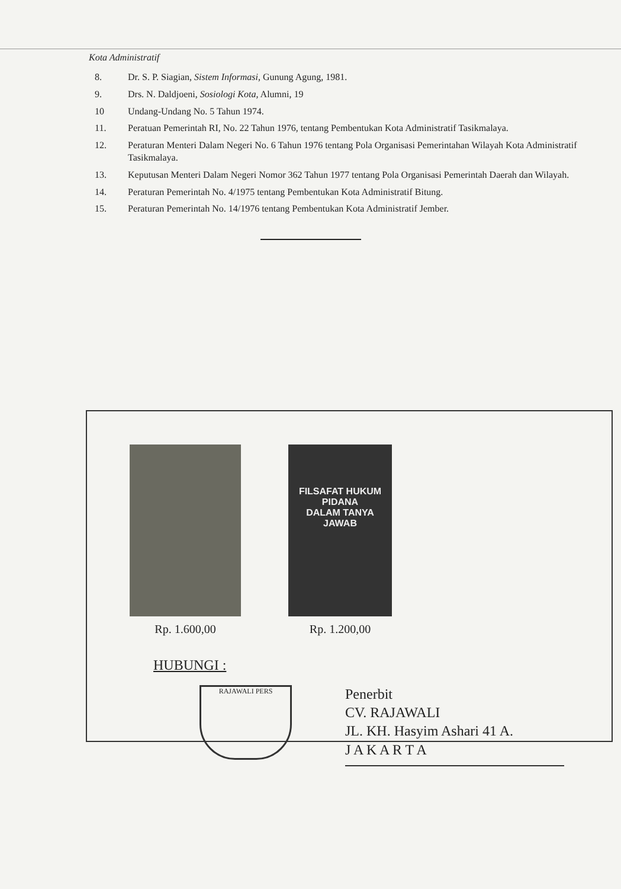Kota Administratif
8. Dr. S. P. Siagian, Sistem Informasi, Gunung Agung, 1981.
9. Drs. N. Daldjoeni, Sosiologi Kota, Alumni, 19
10 Undang-Undang No. 5 Tahun 1974.
11. Peratuan Pemerintah RI, No. 22 Tahun 1976, tentang Pembentukan Kota Administratif Tasikmalaya.
12. Peraturan Menteri Dalam Negeri No. 6 Tahun 1976 tentang Pola Organisasi Pemerintahan Wilayah Kota Administratif Tasikmalaya.
13. Keputusan Menteri Dalam Negeri Nomor 362 Tahun 1977 tentang Pola Organisasi Pemerintah Daerah dan Wilayah.
14. Peraturan Pemerintah No. 4/1975 tentang Pembentukan Kota Administratif Bitung.
15. Peraturan Pemerintah No. 14/1976 tentang Pembentukan Kota Administratif Jember.
Rp. 1.600,00
FILSAFAT HUKUM PIDANA
DALAM TANYA JAWAB
Rp. 1.200,00
HUBUNGI :
RAJAWALI PERS
Penerbit
CV. RAJAWALI
JL. KH. Hasyim Ashari 41 A.
J A K A R T A